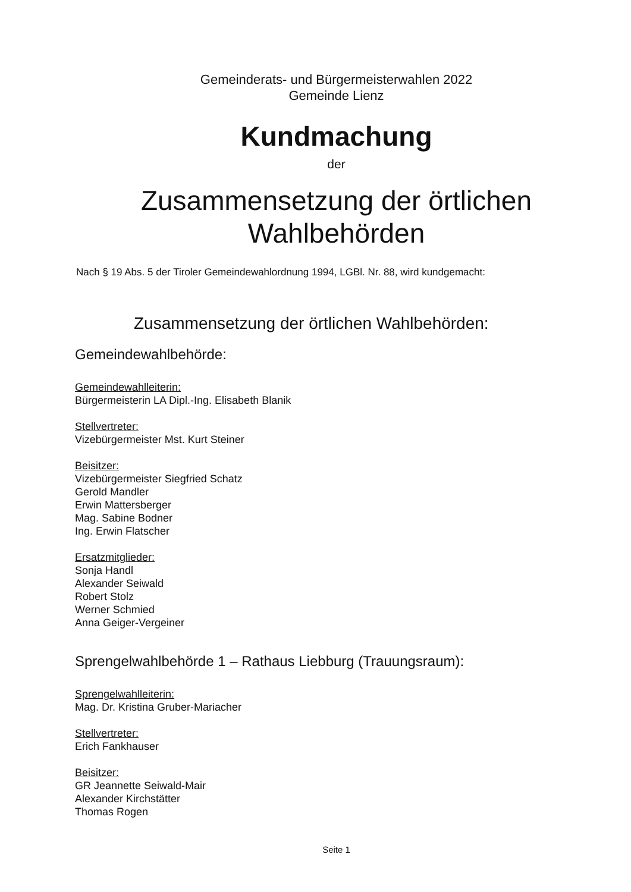Gemeinderats- und Bürgermeisterwahlen 2022
Gemeinde Lienz
Kundmachung
der
Zusammensetzung der örtlichen
Wahlbehörden
Nach § 19 Abs. 5 der Tiroler Gemeindewahlordnung 1994, LGBl. Nr. 88, wird kundgemacht:
Zusammensetzung der örtlichen Wahlbehörden:
Gemeindewahlbehörde:
Gemeindewahlleiterin:
Bürgermeisterin LA Dipl.-Ing. Elisabeth Blanik
Stellvertreter:
Vizebürgermeister Mst. Kurt Steiner
Beisitzer:
Vizebürgermeister Siegfried Schatz
Gerold Mandler
Erwin Mattersberger
Mag. Sabine Bodner
Ing. Erwin Flatscher
Ersatzmitglieder:
Sonja Handl
Alexander Seiwald
Robert Stolz
Werner Schmied
Anna Geiger-Vergeiner
Sprengelwahlbehörde 1 – Rathaus Liebburg (Trauungsraum):
Sprengelwahlleiterin:
Mag. Dr. Kristina Gruber-Mariacher
Stellvertreter:
Erich Fankhauser
Beisitzer:
GR Jeannette Seiwald-Mair
Alexander Kirchstätter
Thomas Rogen
Seite 1